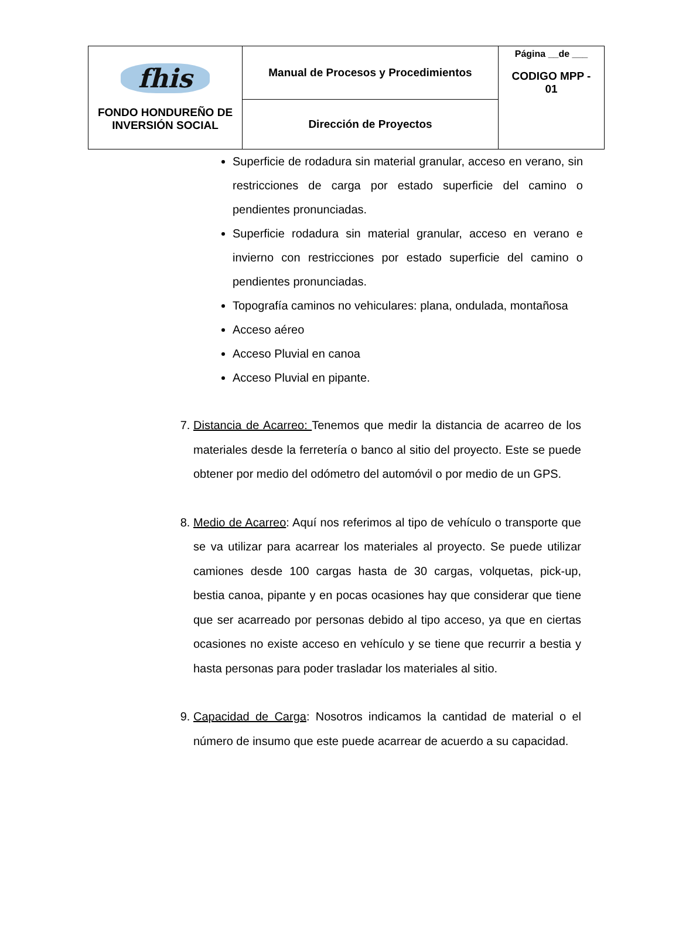| fhis FONDO HONDUREÑO DE INVERSIÓN SOCIAL | Manual de Procesos y Procedimientos | Página __de ___ CODIGO MPP - 01 |
| | Dirección de Proyectos | |
Superficie de rodadura sin material granular, acceso en verano, sin restricciones de carga por estado superficie del camino o pendientes pronunciadas.
Superficie rodadura sin material granular, acceso en verano e invierno con restricciones por estado superficie del camino o pendientes pronunciadas.
Topografía caminos no vehiculares: plana, ondulada, montañosa
Acceso aéreo
Acceso Pluvial en canoa
Acceso Pluvial en pipante.
7. Distancia de Acarreo: Tenemos que medir la distancia de acarreo de los materiales desde la ferretería o banco al sitio del proyecto. Este se puede obtener por medio del odómetro del automóvil o por medio de un GPS.
8. Medio de Acarreo: Aquí nos referimos al tipo de vehículo o transporte que se va utilizar para acarrear los materiales al proyecto. Se puede utilizar camiones desde 100 cargas hasta de 30 cargas, volquetas, pick-up, bestia canoa, pipante y en pocas ocasiones hay que considerar que tiene que ser acarreado por personas debido al tipo acceso, ya que en ciertas ocasiones no existe acceso en vehículo y se tiene que recurrir a bestia y hasta personas para poder trasladar los materiales al sitio.
9. Capacidad de Carga: Nosotros indicamos la cantidad de material o el número de insumo que este puede acarrear de acuerdo a su capacidad.